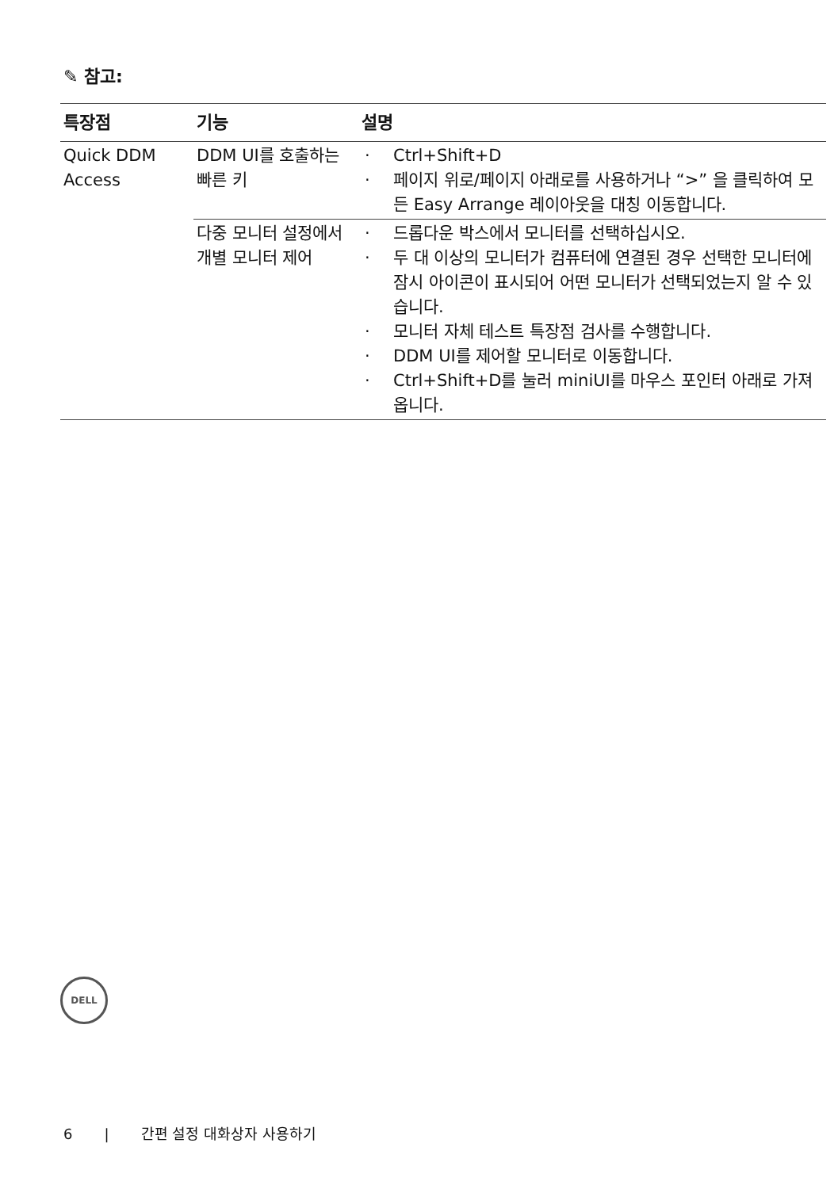✎ 참고:
| 특장점 | 기능 | 설명 |
| --- | --- | --- |
| Quick DDM Access | DDM UI를 호출하는 빠른 키 | · Ctrl+Shift+D · 페이지 위로/페이지 아래로를 사용하거나 “>” 을 클릭하여 모든 Easy Arrange 레이아웃을 대칭 이동합니다. |
| | 다중 모니터 설정에서 개별 모니터 제어 | · 드롭다운 박스에서 모니터를 선택하십시오. · 두 대 이상의 모니터가 컴퓨터에 연결된 경우 선택한 모니터에 잠시 아이콘이 표시되어 어떤 모니터가 선택되었는지 알 수 있습니다. · 모니터 자체 테스트 특장점 검사를 수행합니다. · DDM UI를 제어할 모니터로 이동합니다. · Ctrl+Shift+D를 눌러 miniUI를 마우스 포인터 아래로 가져옵니다. |
DELL
6 | 간편 설정 대화상자 사용하기